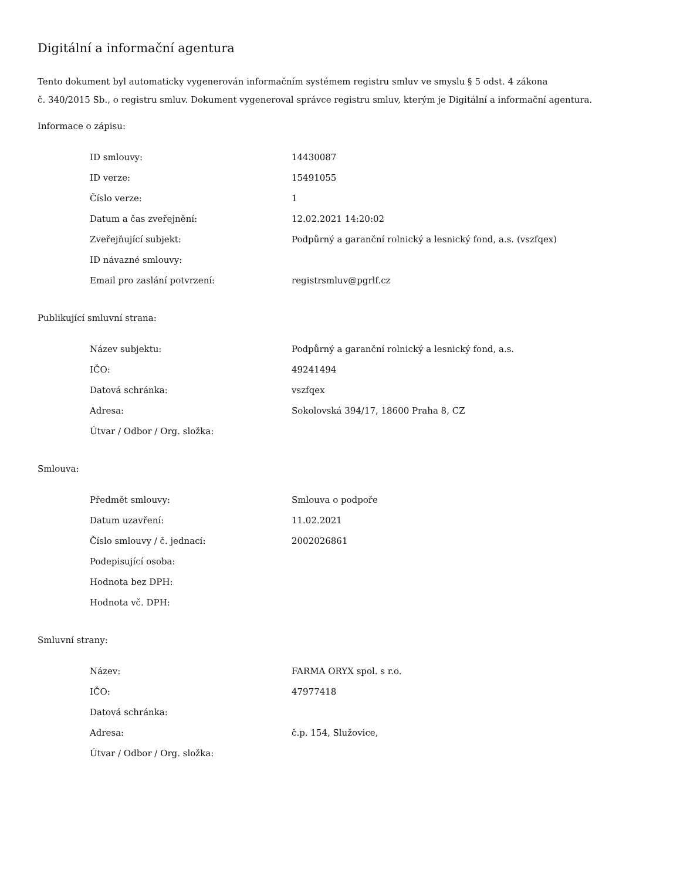Digitální a informační agentura
Tento dokument byl automaticky vygenerován informačním systémem registru smluv ve smyslu § 5 odst. 4 zákona
č. 340/2015 Sb., o registru smluv. Dokument vygeneroval správce registru smluv, kterým je Digitální a informační agentura.
Informace o zápisu:
| ID smlouvy: | 14430087 |
| ID verze: | 15491055 |
| Číslo verze: | 1 |
| Datum a čas zveřejnění: | 12.02.2021 14:20:02 |
| Zveřejňující subjekt: | Podpůrný a garanční rolnický a lesnický fond, a.s. (vszfqex) |
| ID návazné smlouvy: | |
| Email pro zaslání potvrzení: | registrsmluv@pgrlf.cz |
Publikující smluvní strana:
| Název subjektu: | Podpůrný a garanční rolnický a lesnický fond, a.s. |
| IČO: | 49241494 |
| Datová schránka: | vszfqex |
| Adresa: | Sokolovská 394/17, 18600 Praha 8, CZ |
| Útvar / Odbor / Org. složka: | |
Smlouva:
| Předmět smlouvy: | Smlouva o podpoře |
| Datum uzavření: | 11.02.2021 |
| Číslo smlouvy / č. jednací: | 2002026861 |
| Podepisující osoba: | |
| Hodnota bez DPH: | |
| Hodnota vč. DPH: | |
Smluvní strany:
| Název: | FARMA ORYX spol. s r.o. |
| IČO: | 47977418 |
| Datová schránka: | |
| Adresa: | č.p. 154, Služovice, |
| Útvar / Odbor / Org. složka: | |